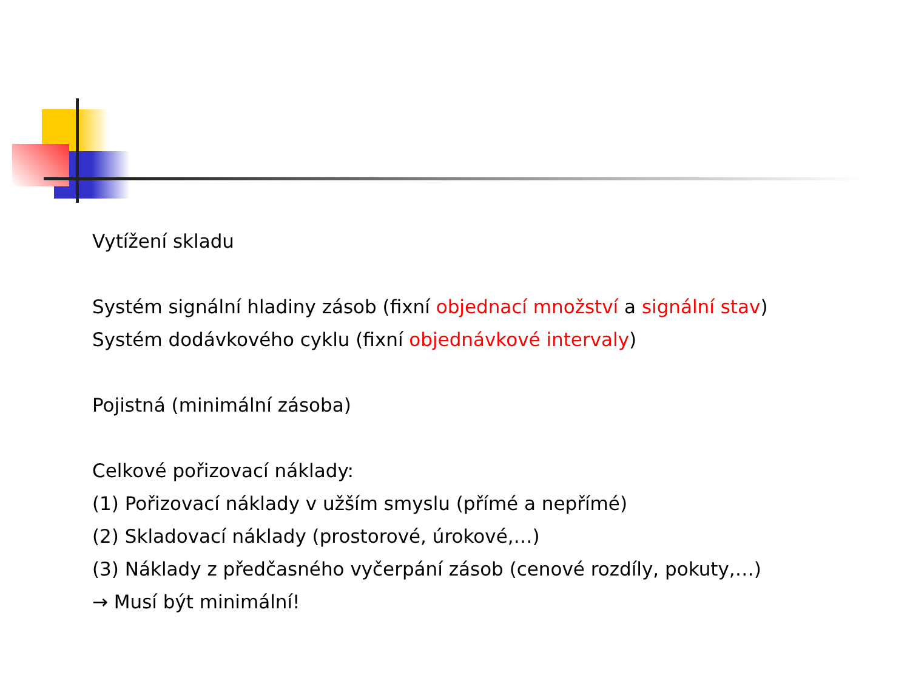Vytížení skladu
Systém signální hladiny zásob (fixní objednací množství a signální stav)
Systém dodávkového cyklu (fixní objednávkové intervaly)
Pojistná (minimální zásoba)
Celkové pořizovací náklady:
(1) Pořizovací náklady v užším smyslu (přímé a nepřímé)
(2) Skladovací náklady (prostorové, úrokové,…)
(3) Náklady z předčasného vyčerpání zásob (cenové rozdíly, pokuty,…)
→ Musí být minimální!